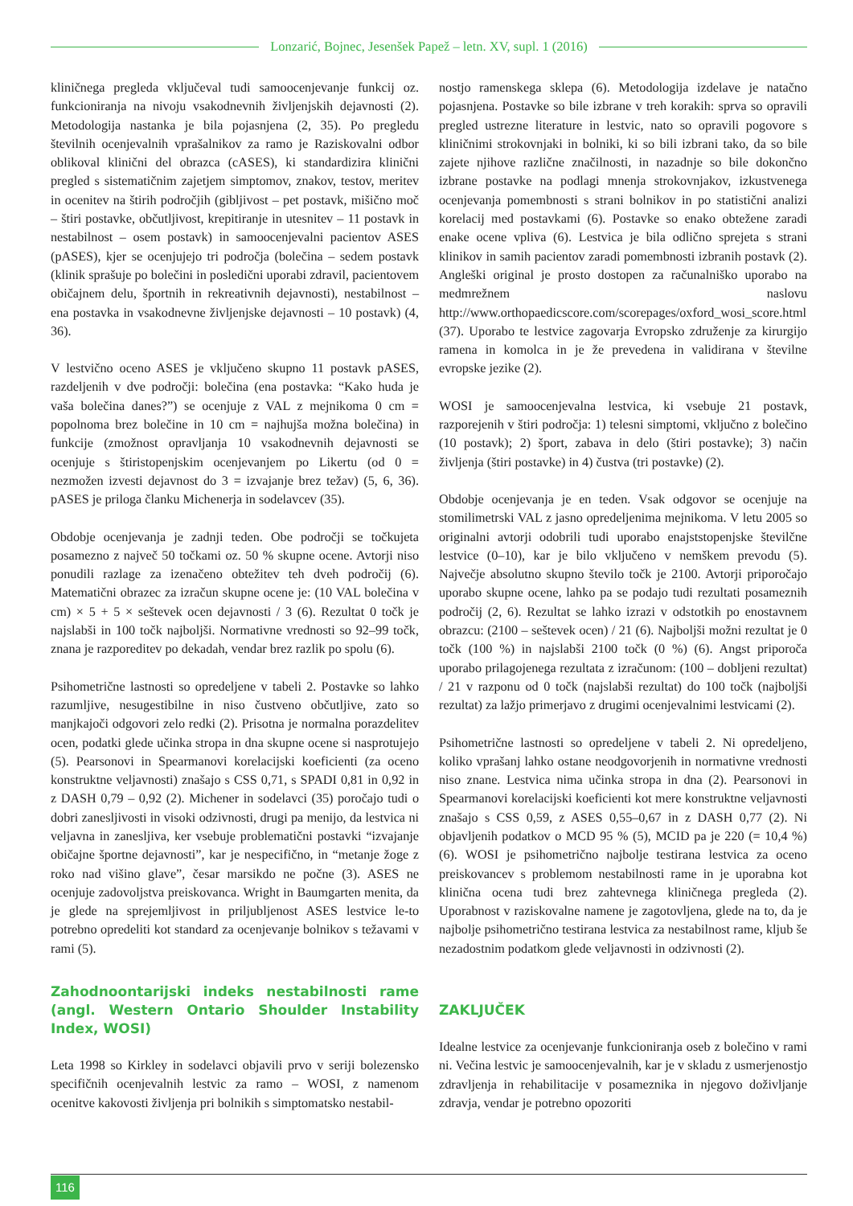Lonzarić, Bojnec, Jesenšek Papež – letn. XV, supl. 1 (2016)
kliničnega pregleda vključeval tudi samoocenjevanje funkcij oz. funkcioniranja na nivoju vsakodnevnih življenjskih dejavnosti (2). Metodologija nastanka je bila pojasnjena (2, 35). Po pregledu številnih ocenjevalnih vprašalnikov za ramo je Raziskovalni odbor oblikoval klinični del obrazca (cASES), ki standardizira klinični pregled s sistematičnim zajetjem simptomov, znakov, testov, meritev in ocenitev na štirih področjih (gibljivost – pet postavk, mišično moč – štiri postavke, občutljivost, krepitiranje in utesnitev – 11 postavk in nestabilnost – osem postavk) in samoocenjevalni pacientov ASES (pASES), kjer se ocenjujejo tri področja (bolečina – sedem postavk (klinik sprašuje po bolečini in posledični uporabi zdravil, pacientovem običajnem delu, športnih in rekreativnih dejavnosti), nestabilnost – ena postavka in vsakodnevne življenjske dejavnosti – 10 postavk) (4, 36).
V lestvično oceno ASES je vključeno skupno 11 postavk pASES, razdeljenih v dve področji: bolečina (ena postavka: “Kako huda je vaša bolečina danes?”) se ocenjuje z VAL z mejnikoma 0 cm = popolnoma brez bolečine in 10 cm = najhujša možna bolečina) in funkcije (zmožnost opravljanja 10 vsakodnevnih dejavnosti se ocenjuje s štiristopenjskim ocenjevanjem po Likertu (od 0 = nezmožen izvesti dejavnost do 3 = izvajanje brez težav) (5, 6, 36). pASES je priloga članku Michenerja in sodelavcev (35).
Obdobje ocenjevanja je zadnji teden. Obe področji se točkujeta posamezno z največ 50 točkami oz. 50 % skupne ocene. Avtorji niso ponudili razlage za izenačeno obtežitev teh dveh področij (6). Matematični obrazec za izračun skupne ocene je: (10 VAL bolečina v cm) × 5 + 5 × seštevek ocen dejavnosti / 3 (6). Rezultat 0 točk je najslabši in 100 točk najboljši. Normativne vrednosti so 92–99 točk, znana je razporeditev po dekadah, vendar brez razlik po spolu (6).
Psihometrične lastnosti so opredeljene v tabeli 2. Postavke so lahko razumljive, nesugestibilne in niso čustveno občutljive, zato so manjkajoči odgovori zelo redki (2). Prisotna je normalna porazdelitev ocen, podatki glede učinka stropa in dna skupne ocene si nasprotujejo (5). Pearsonovi in Spearmanovi korelacijski koeficienti (za oceno konstruktne veljavnosti) znašajo s CSS 0,71, s SPADI 0,81 in 0,92 in z DASH 0,79 – 0,92 (2). Michener in sodelavci (35) poročajo tudi o dobri zanesljivosti in visoki odzivnosti, drugi pa menijo, da lestvica ni veljavna in zanesljiva, ker vsebuje problematični postavki “izvajanje običajne športne dejavnosti”, kar je nespecifično, in “metanje žoge z roko nad višino glave”, česar marsikdo ne počne (3). ASES ne ocenjuje zadovoljstva preiskovanca. Wright in Baumgarten menita, da je glede na sprejemljivost in priljubljenost ASES lestvice le-to potrebno opredeliti kot standard za ocenjevanje bolnikov s težavami v rami (5).
Zahodnoontarijski indeks nestabilnosti rame (angl. Western Ontario Shoulder Instability Index, WOSI)
Leta 1998 so Kirkley in sodelavci objavili prvo v seriji bolezensko specifičnih ocenjevalnih lestvic za ramo – WOSI, z namenom ocenitve kakovosti življenja pri bolnikih s simptomatsko nestabil-
nostjo ramenskega sklepa (6). Metodologija izdelave je natačno pojasnjena. Postavke so bile izbrane v treh korakih: sprva so opravili pregled ustrezne literature in lestvic, nato so opravili pogovore s kliničnimi strokovnjaki in bolniki, ki so bili izbrani tako, da so bile zajete njihove različne značilnosti, in nazadnje so bile dokončno izbrane postavke na podlagi mnenja strokovnjakov, izkustvenega ocenjevanja pomembnosti s strani bolnikov in po statistični analizi korelacij med postavkami (6). Postavke so enako obtežene zaradi enake ocene vpliva (6). Lestvica je bila odlično sprejeta s strani klinikov in samih pacientov zaradi pomembnosti izbranih postavk (2). Angleški original je prosto dostopen za računalniško uporabo na medmrežnem naslovu http://www.orthopaedicscore.com/scorepages/oxford_wosi_score.html (37). Uporabo te lestvice zagovarja Evropsko združenje za kirurgijo ramena in komolca in je že prevedena in validirana v številne evropske jezike (2).
WOSI je samoocenjevalna lestvica, ki vsebuje 21 postavk, razporejenih v štiri področja: 1) telesni simptomi, vključno z bolečino (10 postavk); 2) šport, zabava in delo (štiri postavke); 3) način življenja (štiri postavke) in 4) čustva (tri postavke) (2).
Obdobje ocenjevanja je en teden. Vsak odgovor se ocenjuje na stomilimetrski VAL z jasno opredeljenima mejnikoma. V letu 2005 so originalni avtorji odobrili tudi uporabo enajststopenjske številčne lestvice (0–10), kar je bilo vključeno v nemškem prevodu (5). Največje absolutno skupno število točk je 2100. Avtorji priporočajo uporabo skupne ocene, lahko pa se podajo tudi rezultati posameznih področij (2, 6). Rezultat se lahko izrazi v odstotkih po enostavnem obrazcu: (2100 – seštevek ocen) / 21 (6). Najboljši možni rezultat je 0 točk (100 %) in najslabši 2100 točk (0 %) (6). Angst priporoča uporabo prilagojenega rezultata z izračunom: (100 – dobljeni rezultat) / 21 v razponu od 0 točk (najslabši rezultat) do 100 točk (najboljši rezultat) za lažjo primerjavo z drugimi ocenjevalnimi lestvicami (2).
Psihometrične lastnosti so opredeljene v tabeli 2. Ni opredeljeno, koliko vprašanj lahko ostane neodgovorjenih in normativne vrednosti niso znane. Lestvica nima učinka stropa in dna (2). Pearsonovi in Spearmanovi korelacijski koeficienti kot mere konstruktne veljavnosti znašajo s CSS 0,59, z ASES 0,55–0,67 in z DASH 0,77 (2). Ni objavljenih podatkov o MCD 95 % (5), MCID pa je 220 (= 10,4 %) (6). WOSI je psihometrično najbolje testirana lestvica za oceno preiskovancev s problemom nestabilnosti rame in je uporabna kot klinična ocena tudi brez zahtevnega kliničnega pregleda (2). Uporabnost v raziskovalne namene je zagotovljena, glede na to, da je najbolje psihometrično testirana lestvica za nestabilnost rame, kljub še nezadostnim podatkom glede veljavnosti in odzivnosti (2).
ZAKLJUČEK
Idealne lestvice za ocenjevanje funkcioniranja oseb z bolečino v rami ni. Večina lestvic je samoocenjevalnih, kar je v skladu z usmerjenostjo zdravljenja in rehabilitacije v posameznika in njegovo doživljanje zdravja, vendar je potrebno opozoriti
116